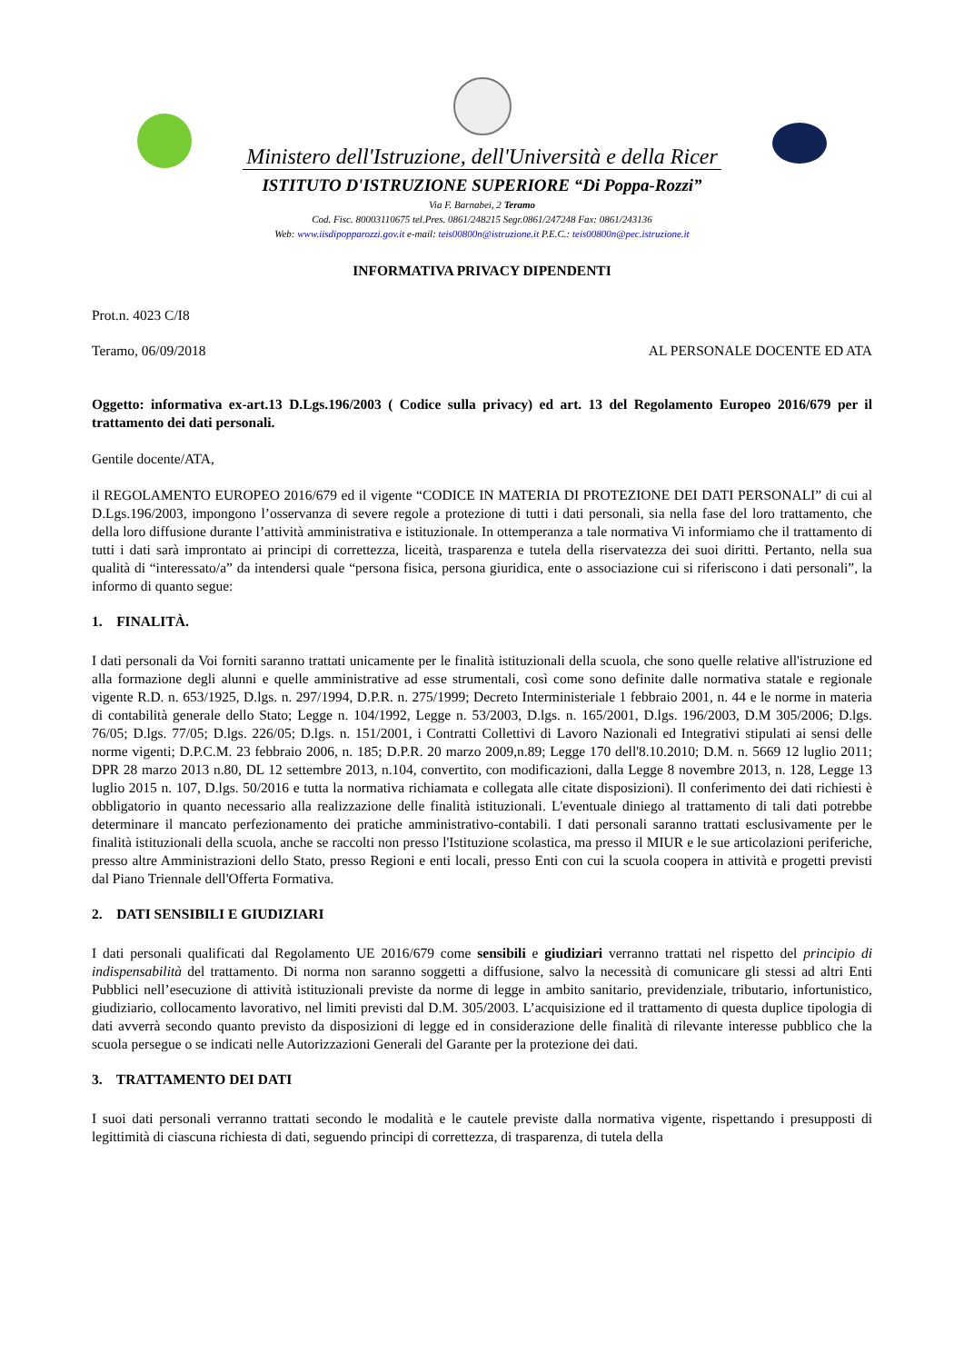Ministero dell'Istruzione, dell'Università e della Ricer
ISTITUTO D'ISTRUZIONE SUPERIORE “Di Poppa-Rozzi”
Via F. Barnabei, 2 Teramo
Cod. Fisc. 80003110675 tel.Pres. 0861/248215 Segr.0861/247248 Fax: 0861/243136
Web: www.iisdipopparozzi.gov.it e-mail: teis00800n@istruzione.it P.E.C.: teis00800n@pec.istruzione.it
INFORMATIVA PRIVACY DIPENDENTI
Prot.n. 4023 C/I8
Teramo, 06/09/2018 AL PERSONALE DOCENTE ED ATA
Oggetto: informativa ex-art.13 D.Lgs.196/2003 ( Codice sulla privacy) ed art. 13 del Regolamento Europeo 2016/679 per il trattamento dei dati personali.
Gentile docente/ATA,
il REGOLAMENTO EUROPEO 2016/679 ed il vigente “CODICE IN MATERIA DI PROTEZIONE DEI DATI PERSONALI” di cui al D.Lgs.196/2003, impongono l’osservanza di severe regole a protezione di tutti i dati personali, sia nella fase del loro trattamento, che della loro diffusione durante l’attività amministrativa e istituzionale. In ottemperanza a tale normativa Vi informiamo che il trattamento di tutti i dati sarà improntato ai principi di correttezza, liceità, trasparenza e tutela della riservatezza dei suoi diritti. Pertanto, nella sua qualità di “interessato/a” da intendersi quale “persona fisica, persona giuridica, ente o associazione cui si riferiscono i dati personali”, la informo di quanto segue:
1. FINALITÀ.
I dati personali da Voi forniti saranno trattati unicamente per le finalità istituzionali della scuola, che sono quelle relative all'istruzione ed alla formazione degli alunni e quelle amministrative ad esse strumentali, così come sono definite dalle normativa statale e regionale vigente R.D. n. 653/1925, D.lgs. n. 297/1994, D.P.R. n. 275/1999; Decreto Interministeriale 1 febbraio 2001, n. 44 e le norme in materia di contabilità generale dello Stato; Legge n. 104/1992, Legge n. 53/2003, D.lgs. n. 165/2001, D.lgs. 196/2003, D.M 305/2006; D.lgs. 76/05; D.lgs. 77/05; D.lgs. 226/05; D.lgs. n. 151/2001, i Contratti Collettivi di Lavoro Nazionali ed Integrativi stipulati ai sensi delle norme vigenti; D.P.C.M. 23 febbraio 2006, n. 185; D.P.R. 20 marzo 2009,n.89; Legge 170 dell'8.10.2010; D.M. n. 5669 12 luglio 2011; DPR 28 marzo 2013 n.80, DL 12 settembre 2013, n.104, convertito, con modificazioni, dalla Legge 8 novembre 2013, n. 128, Legge 13 luglio 2015 n. 107, D.lgs. 50/2016 e tutta la normativa richiamata e collegata alle citate disposizioni). Il conferimento dei dati richiesti è obbligatorio in quanto necessario alla realizzazione delle finalità istituzionali. L'eventuale diniego al trattamento di tali dati potrebbe determinare il mancato perfezionamento dei pratiche amministrativo-contabili. I dati personali saranno trattati esclusivamente per le finalità istituzionali della scuola, anche se raccolti non presso l'Istituzione scolastica, ma presso il MIUR e le sue articolazioni periferiche, presso altre Amministrazioni dello Stato, presso Regioni e enti locali, presso Enti con cui la scuola coopera in attività e progetti previsti dal Piano Triennale dell'Offerta Formativa.
2. DATI SENSIBILI E GIUDIZIARI
I dati personali qualificati dal Regolamento UE 2016/679 come sensibili e giudiziari verranno trattati nel rispetto del principio di indispensabilità del trattamento. Di norma non saranno soggetti a diffusione, salvo la necessità di comunicare gli stessi ad altri Enti Pubblici nell’esecuzione di attività istituzionali previste da norme di legge in ambito sanitario, previdenziale, tributario, infortunistico, giudiziario, collocamento lavorativo, nel limiti previsti dal D.M. 305/2003. L’acquisizione ed il trattamento di questa duplice tipologia di dati avverrà secondo quanto previsto da disposizioni di legge ed in considerazione delle finalità di rilevante interesse pubblico che la scuola persegue o se indicati nelle Autorizzazioni Generali del Garante per la protezione dei dati.
3. TRATTAMENTO DEI DATI
I suoi dati personali verranno trattati secondo le modalità e le cautele previste dalla normativa vigente, rispettando i presupposti di legittimità di ciascuna richiesta di dati, seguendo principi di correttezza, di trasparenza, di tutela della